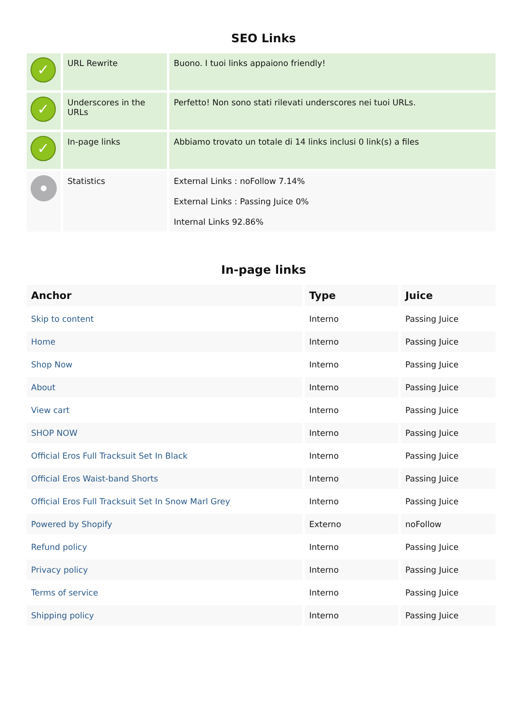SEO Links
| ✓ | URL Rewrite | Buono. I tuoi links appaiono friendly! |
| ✓ | Underscores in the URLs | Perfetto! Non sono stati rilevati underscores nei tuoi URLs. |
| ✓ | In-page links | Abbiamo trovato un totale di 14 links inclusi 0 link(s) a files |
| | Statistics | External Links : noFollow 7.14% External Links : Passing Juice 0% Internal Links 92.86% |
In-page links
| Anchor | Type | Juice |
| --- | --- | --- |
| Skip to content | Interno | Passing Juice |
| Home | Interno | Passing Juice |
| Shop Now | Interno | Passing Juice |
| About | Interno | Passing Juice |
| View cart | Interno | Passing Juice |
| SHOP NOW | Interno | Passing Juice |
| Official Eros Full Tracksuit Set In Black | Interno | Passing Juice |
| Official Eros Waist-band Shorts | Interno | Passing Juice |
| Official Eros Full Tracksuit Set In Snow Marl Grey | Interno | Passing Juice |
| Powered by Shopify | Externo | noFollow |
| Refund policy | Interno | Passing Juice |
| Privacy policy | Interno | Passing Juice |
| Terms of service | Interno | Passing Juice |
| Shipping policy | Interno | Passing Juice |